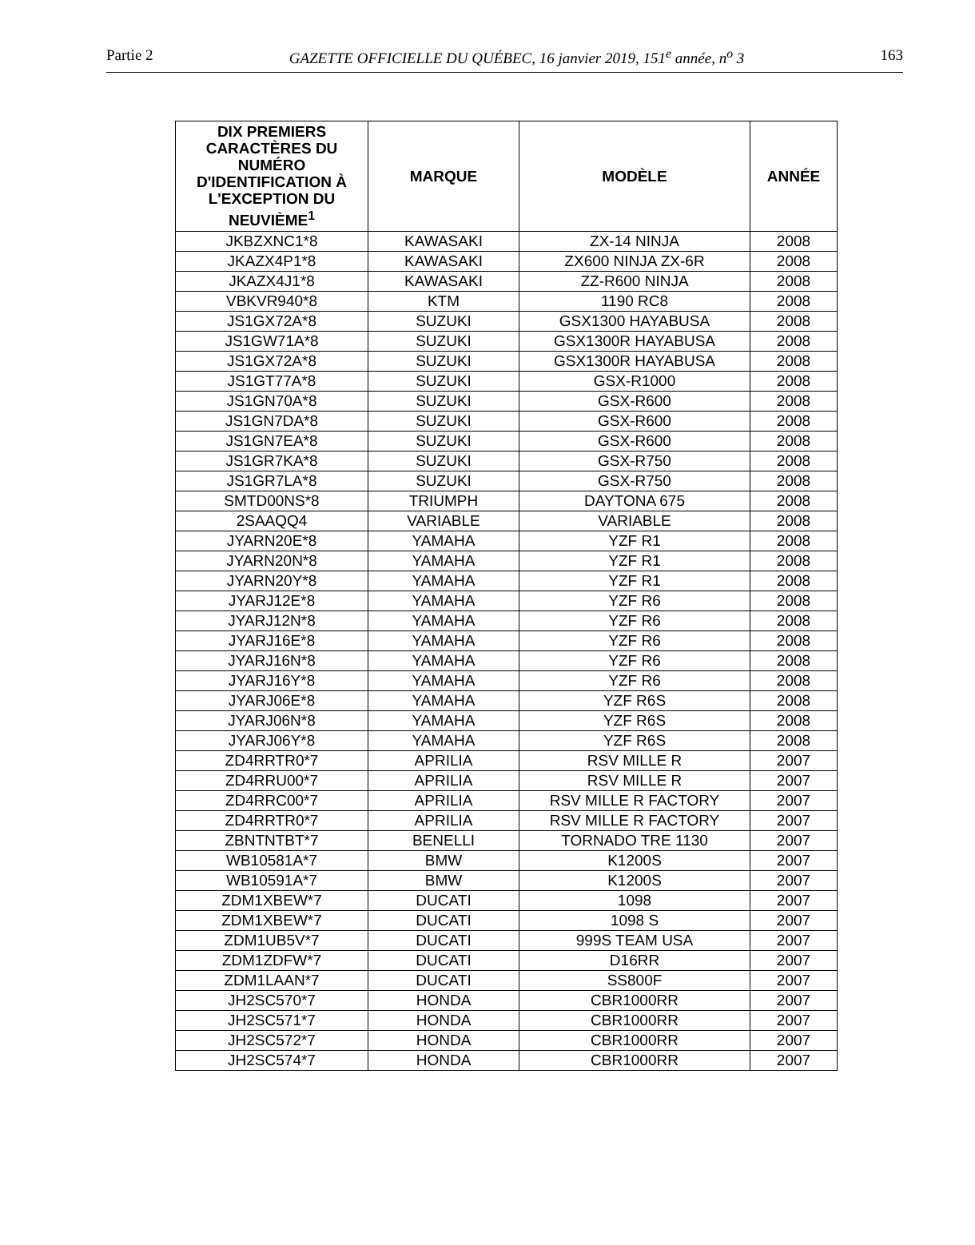Partie 2 GAZETTE OFFICIELLE DU QUÉBEC, 16 janvier 2019, 151<sup>e</sup> année, n<sup>o</sup> 3 163
| DIX PREMIERS CARACTÈRES DU NUMÉRO D'IDENTIFICATION À L'EXCEPTION DU NEUVIÈME<sup>1</sup> | MARQUE | MODÈLE | ANNÉE |
| --- | --- | --- | --- |
| JKBZXNC1*8 | KAWASAKI | ZX-14 NINJA | 2008 |
| JKAZX4P1*8 | KAWASAKI | ZX600 NINJA ZX-6R | 2008 |
| JKAZX4J1*8 | KAWASAKI | ZZ-R600 NINJA | 2008 |
| VBKVR940*8 | KTM | 1190 RC8 | 2008 |
| JS1GX72A*8 | SUZUKI | GSX1300 HAYABUSA | 2008 |
| JS1GW71A*8 | SUZUKI | GSX1300R HAYABUSA | 2008 |
| JS1GX72A*8 | SUZUKI | GSX1300R HAYABUSA | 2008 |
| JS1GT77A*8 | SUZUKI | GSX-R1000 | 2008 |
| JS1GN70A*8 | SUZUKI | GSX-R600 | 2008 |
| JS1GN7DA*8 | SUZUKI | GSX-R600 | 2008 |
| JS1GN7EA*8 | SUZUKI | GSX-R600 | 2008 |
| JS1GR7KA*8 | SUZUKI | GSX-R750 | 2008 |
| JS1GR7LA*8 | SUZUKI | GSX-R750 | 2008 |
| SMTD00NS*8 | TRIUMPH | DAYTONA 675 | 2008 |
| 2SAAQQ4 | VARIABLE | VARIABLE | 2008 |
| JYARN20E*8 | YAMAHA | YZF R1 | 2008 |
| JYARN20N*8 | YAMAHA | YZF R1 | 2008 |
| JYARN20Y*8 | YAMAHA | YZF R1 | 2008 |
| JYARJ12E*8 | YAMAHA | YZF R6 | 2008 |
| JYARJ12N*8 | YAMAHA | YZF R6 | 2008 |
| JYARJ16E*8 | YAMAHA | YZF R6 | 2008 |
| JYARJ16N*8 | YAMAHA | YZF R6 | 2008 |
| JYARJ16Y*8 | YAMAHA | YZF R6 | 2008 |
| JYARJ06E*8 | YAMAHA | YZF R6S | 2008 |
| JYARJ06N*8 | YAMAHA | YZF R6S | 2008 |
| JYARJ06Y*8 | YAMAHA | YZF R6S | 2008 |
| ZD4RRTR0*7 | APRILIA | RSV MILLE R | 2007 |
| ZD4RRU00*7 | APRILIA | RSV MILLE R | 2007 |
| ZD4RRC00*7 | APRILIA | RSV MILLE R FACTORY | 2007 |
| ZD4RRTR0*7 | APRILIA | RSV MILLE R FACTORY | 2007 |
| ZBNTNTBT*7 | BENELLI | TORNADO TRE 1130 | 2007 |
| WB10581A*7 | BMW | K1200S | 2007 |
| WB10591A*7 | BMW | K1200S | 2007 |
| ZDM1XBEW*7 | DUCATI | 1098 | 2007 |
| ZDM1XBEW*7 | DUCATI | 1098 S | 2007 |
| ZDM1UB5V*7 | DUCATI | 999S TEAM USA | 2007 |
| ZDM1ZDFW*7 | DUCATI | D16RR | 2007 |
| ZDM1LAAN*7 | DUCATI | SS800F | 2007 |
| JH2SC570*7 | HONDA | CBR1000RR | 2007 |
| JH2SC571*7 | HONDA | CBR1000RR | 2007 |
| JH2SC572*7 | HONDA | CBR1000RR | 2007 |
| JH2SC574*7 | HONDA | CBR1000RR | 2007 |